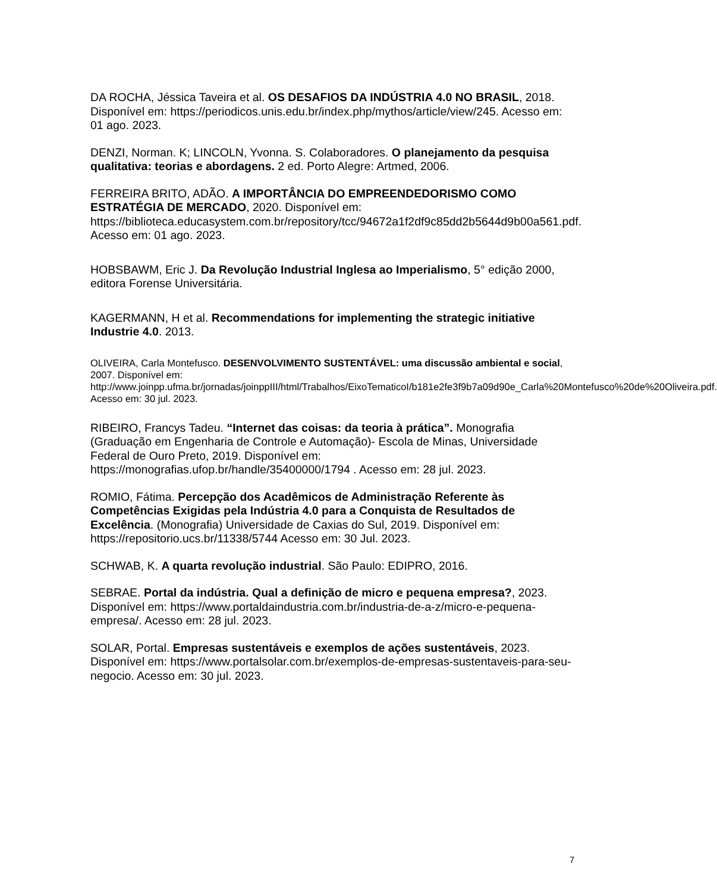DA ROCHA, Jéssica Taveira et al. OS DESAFIOS DA INDÚSTRIA 4.0 NO BRASIL, 2018. Disponível em: https://periodicos.unis.edu.br/index.php/mythos/article/view/245. Acesso em: 01 ago. 2023.
DENZI, Norman. K; LINCOLN, Yvonna. S. Colaboradores. O planejamento da pesquisa qualitativa: teorias e abordagens. 2 ed. Porto Alegre: Artmed, 2006.
FERREIRA BRITO, ADÃO. A IMPORTÂNCIA DO EMPREENDEDORISMO COMO ESTRATÉGIA DE MERCADO, 2020. Disponível em: https://biblioteca.educasystem.com.br/repository/tcc/94672a1f2df9c85dd2b5644d9b00a561.pdf. Acesso em: 01 ago. 2023.
HOBSBAWM, Eric J. Da Revolução Industrial Inglesa ao Imperialismo, 5° edição 2000, editora Forense Universitária.
KAGERMANN, H et al. Recommendations for implementing the strategic initiative Industrie 4.0. 2013.
OLIVEIRA, Carla Montefusco. DESENVOLVIMENTO SUSTENTÁVEL: uma discussão ambiental e social, 2007. Disponível em: http://www.joinpp.ufma.br/jornadas/joinppIII/html/Trabalhos/EixoTematicoI/b181e2fe3f9b7a09d90e_Carla%20Montefusco%20de%20Oliveira.pdf. Acesso em: 30 jul. 2023.
RIBEIRO, Francys Tadeu. “Internet das coisas: da teoria à prática”. Monografia (Graduação em Engenharia de Controle e Automação)- Escola de Minas, Universidade Federal de Ouro Preto, 2019. Disponível em: https://monografias.ufop.br/handle/35400000/1794 . Acesso em: 28 jul. 2023.
ROMIO, Fátima. Percepção dos Acadêmicos de Administração Referente às Competências Exigidas pela Indústria 4.0 para a Conquista de Resultados de Excelência. (Monografia) Universidade de Caxias do Sul, 2019. Disponível em: https://repositorio.ucs.br/11338/5744 Acesso em: 30 Jul. 2023.
SCHWAB, K. A quarta revolução industrial. São Paulo: EDIPRO, 2016.
SEBRAE. Portal da indústria. Qual a definição de micro e pequena empresa?, 2023. Disponível em: https://www.portaldaindustria.com.br/industria-de-a-z/micro-e-pequena-empresa/. Acesso em: 28 jul. 2023.
SOLAR, Portal. Empresas sustentáveis e exemplos de ações sustentáveis, 2023. Disponível em: https://www.portalsolar.com.br/exemplos-de-empresas-sustentaveis-para-seu-negocio. Acesso em: 30 jul. 2023.
7